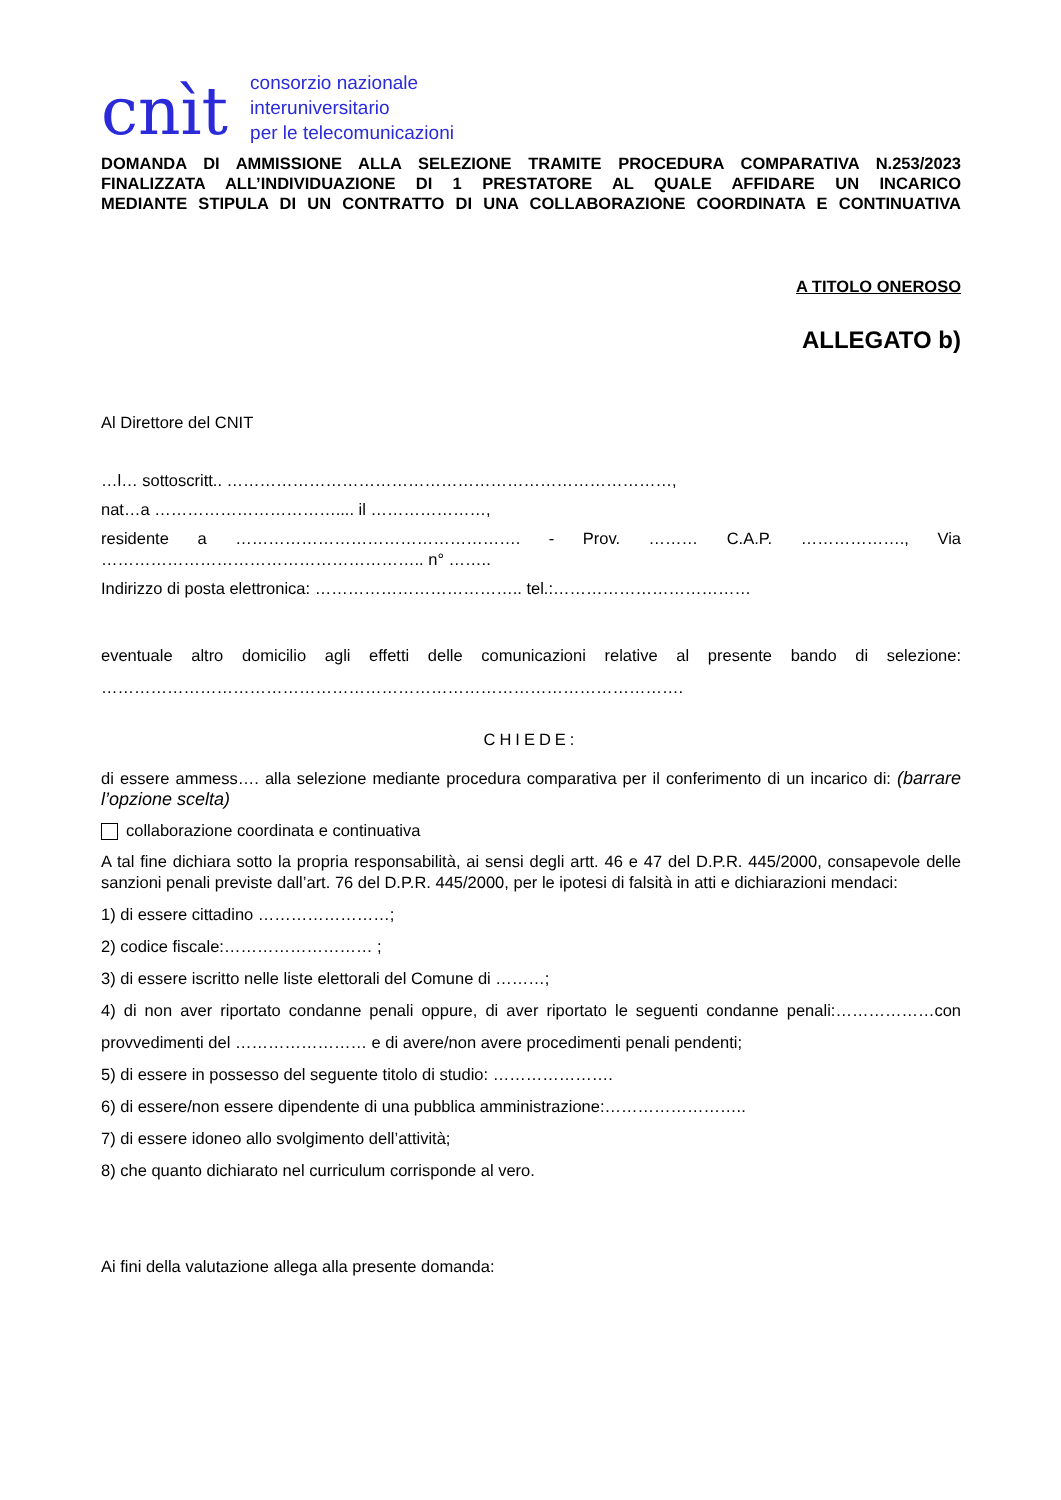cnìt
consorzio nazionale
interuniversitario
per le telecomunicazioni
DOMANDA DI AMMISSIONE ALLA SELEZIONE TRAMITE PROCEDURA COMPARATIVA N.253/2023
FINALIZZATA ALL’INDIVIDUAZIONE DI 1 PRESTATORE AL QUALE AFFIDARE UN INCARICO
MEDIANTE STIPULA DI UN CONTRATTO DI UNA COLLABORAZIONE COORDINATA E CONTINUATIVA
A TITOLO ONEROSO
ALLEGATO b)
Al Direttore del CNIT
…l… sottoscritt.. ………………………………………………………………………,
nat…a …………………………….... il …………………,
residente a ……………………………………………. - Prov. ……… C.A.P. ………………., Via ………………………………………………….. n° ……..
Indirizzo di posta elettronica: ……………………………….. tel.:………………………………
eventuale altro domicilio agli effetti delle comunicazioni relative al presente bando di selezione: …………………………………………………………………………………………….
CHIEDE:
di essere ammess…. alla selezione mediante procedura comparativa per il conferimento di un incarico di: (barrare l’opzione scelta)
collaborazione coordinata e continuativa
A tal fine dichiara sotto la propria responsabilità, ai sensi degli artt. 46 e 47 del D.P.R. 445/2000, consapevole delle sanzioni penali previste dall’art. 76 del D.P.R. 445/2000, per le ipotesi di falsità in atti e dichiarazioni mendaci:
1) di essere cittadino ……………………;
2) codice fiscale:……………………… ;
3) di essere iscritto nelle liste elettorali del Comune di ………;
4) di non aver riportato condanne penali oppure, di aver riportato le seguenti condanne penali:………………con provvedimenti del …………………… e di avere/non avere procedimenti penali pendenti;
5) di essere in possesso del seguente titolo di studio: ………………….
6) di essere/non essere dipendente di una pubblica amministrazione:……………………..
7) di essere idoneo allo svolgimento dell’attività;
8) che quanto dichiarato nel curriculum corrisponde al vero.
Ai fini della valutazione allega alla presente domanda: